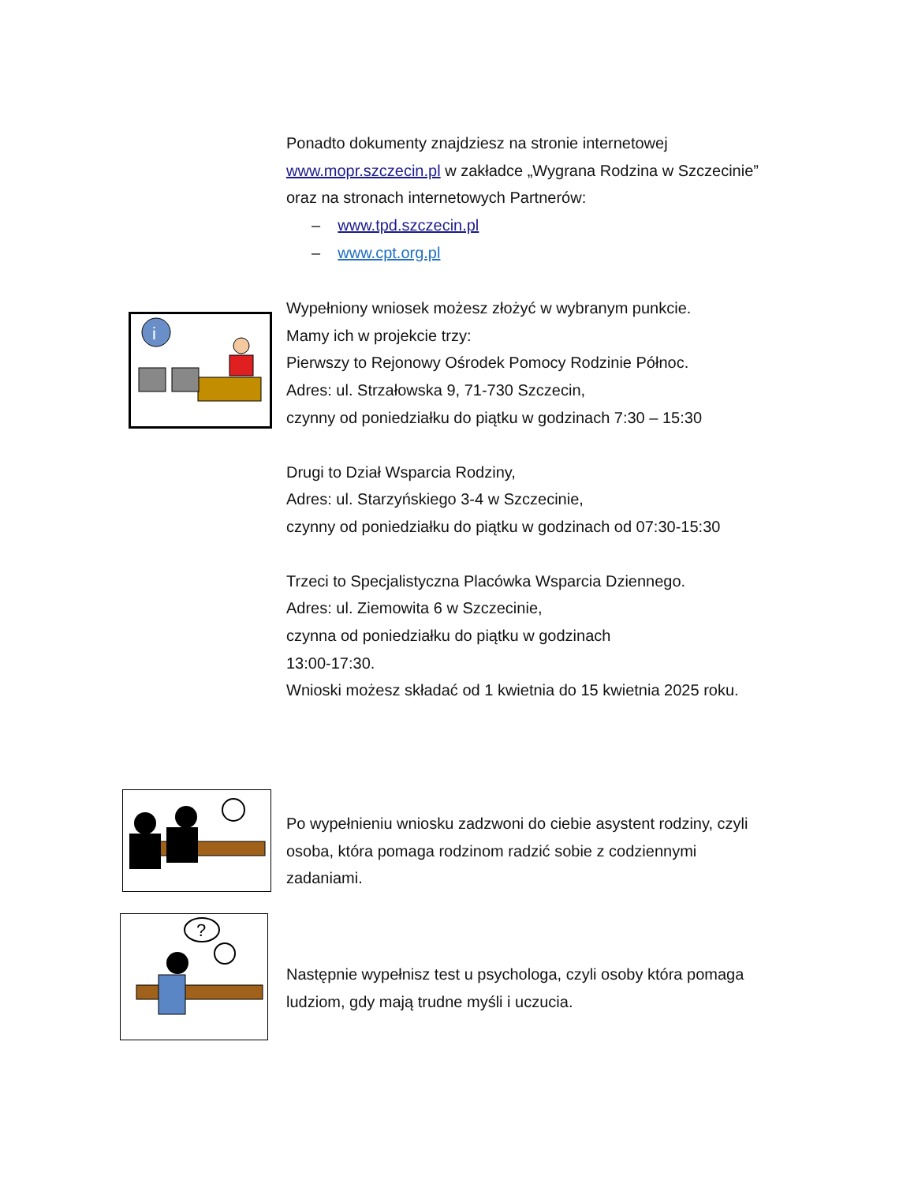Ponadto dokumenty znajdziesz na stronie internetowej www.mopr.szczecin.pl w zakładce „Wygrana Rodzina w Szczecinie” oraz na stronach internetowych Partnerów:
– www.tpd.szczecin.pl
– www.cpt.org.pl
i
Wypełniony wniosek możesz złożyć w wybranym punkcie.
Mamy ich w projekcie trzy:
Pierwszy to Rejonowy Ośrodek Pomocy Rodzinie Północ.
Adres: ul. Strzałowska 9, 71-730 Szczecin,
czynny od poniedziałku do piątku w godzinach 7:30 – 15:30
Drugi to Dział Wsparcia Rodziny,
Adres: ul. Starzyńskiego 3-4 w Szczecinie,
czynny od poniedziałku do piątku w godzinach od 07:30-15:30
Trzeci to Specjalistyczna Placówka Wsparcia Dziennego.
Adres: ul. Ziemowita 6 w Szczecinie,
czynna od poniedziałku do piątku w godzinach
13:00-17:30.
Wnioski możesz składać od 1 kwietnia do 15 kwietnia 2025 roku.
Po wypełnieniu wniosku zadzwoni do ciebie asystent rodziny, czyli osoba, która pomaga rodzinom radzić sobie z codziennymi zadaniami.
?
Następnie wypełnisz test u psychologa, czyli osoby która pomaga ludziom, gdy mają trudne myśli i uczucia.